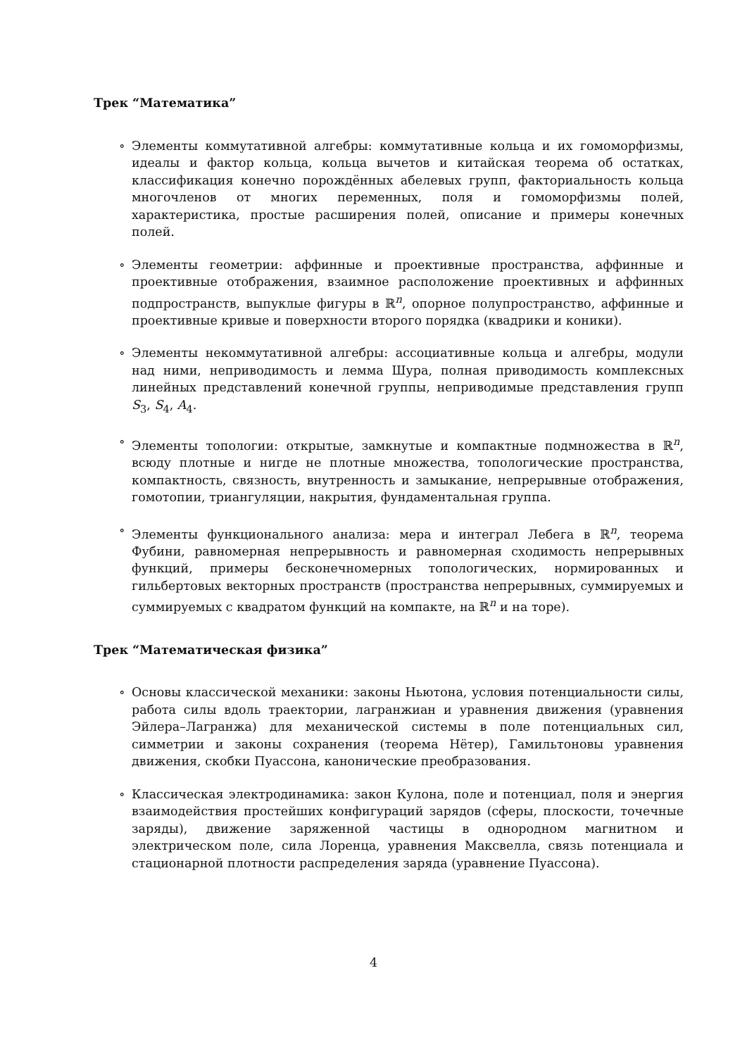Трек “Математика”
∘ Элементы коммутативной алгебры: коммутативные кольца и их гомоморфизмы, идеалы и фактор кольца, кольца вычетов и китайская теорема об остатках, классификация конечно порождённых абелевых групп, факториальность кольца многочленов от многих переменных, поля и гомоморфизмы полей, характеристика, простые расширения полей, описание и примеры конечных полей.
∘ Элементы геометрии: аффинные и проективные пространства, аффинные и проективные отображения, взаимное расположение проективных и аффинных подпространств, выпуклые фигуры в ℝ<sup>n</sup>, опорное полупространство, аффинные и проективные кривые и поверхности второго порядка (квадрики и коники).
∘ Элементы некоммутативной алгебры: ассоциативные кольца и алгебры, модули над ними, неприводимость и лемма Шура, полная приводимость комплексных линейных представлений конечной группы, неприводимые представления групп S<sub>3</sub>, S<sub>4</sub>, A<sub>4</sub>.
∘ Элементы топологии: открытые, замкнутые и компактные подмножества в ℝ<sup>n</sup>, всюду плотные и нигде не плотные множества, топологические пространства, компактность, связность, внутренность и замыкание, непрерывные отображения, гомотопии, триангуляции, накрытия, фундаментальная группа.
∘ Элементы функционального анализа: мера и интеграл Лебега в ℝ<sup>n</sup>, теорема Фубини, равномерная непрерывность и равномерная сходимость непрерывных функций, примеры бесконечномерных топологических, нормированных и гильбертовых векторных пространств (пространства непрерывных, суммируемых и суммируемых с квадратом функций на компакте, на ℝ<sup>n</sup> и на торе).
Трек “Математическая физика”
∘ Основы классической механики: законы Ньютона, условия потенциальности силы, работа силы вдоль траектории, лагранжиан и уравнения движения (уравнения Эйлера–Лагранжа) для механической системы в поле потенциальных сил, симметрии и законы сохранения (теорема Нётер), Гамильтоновы уравнения движения, скобки Пуассона, канонические преобразования.
∘ Классическая электродинамика: закон Кулона, поле и потенциал, поля и энергия взаимодействия простейших конфигураций зарядов (сферы, плоскости, точечные заряды), движение заряженной частицы в однородном магнитном и электрическом поле, сила Лоренца, уравнения Максвелла, связь потенциала и стационарной плотности распределения заряда (уравнение Пуассона).
4